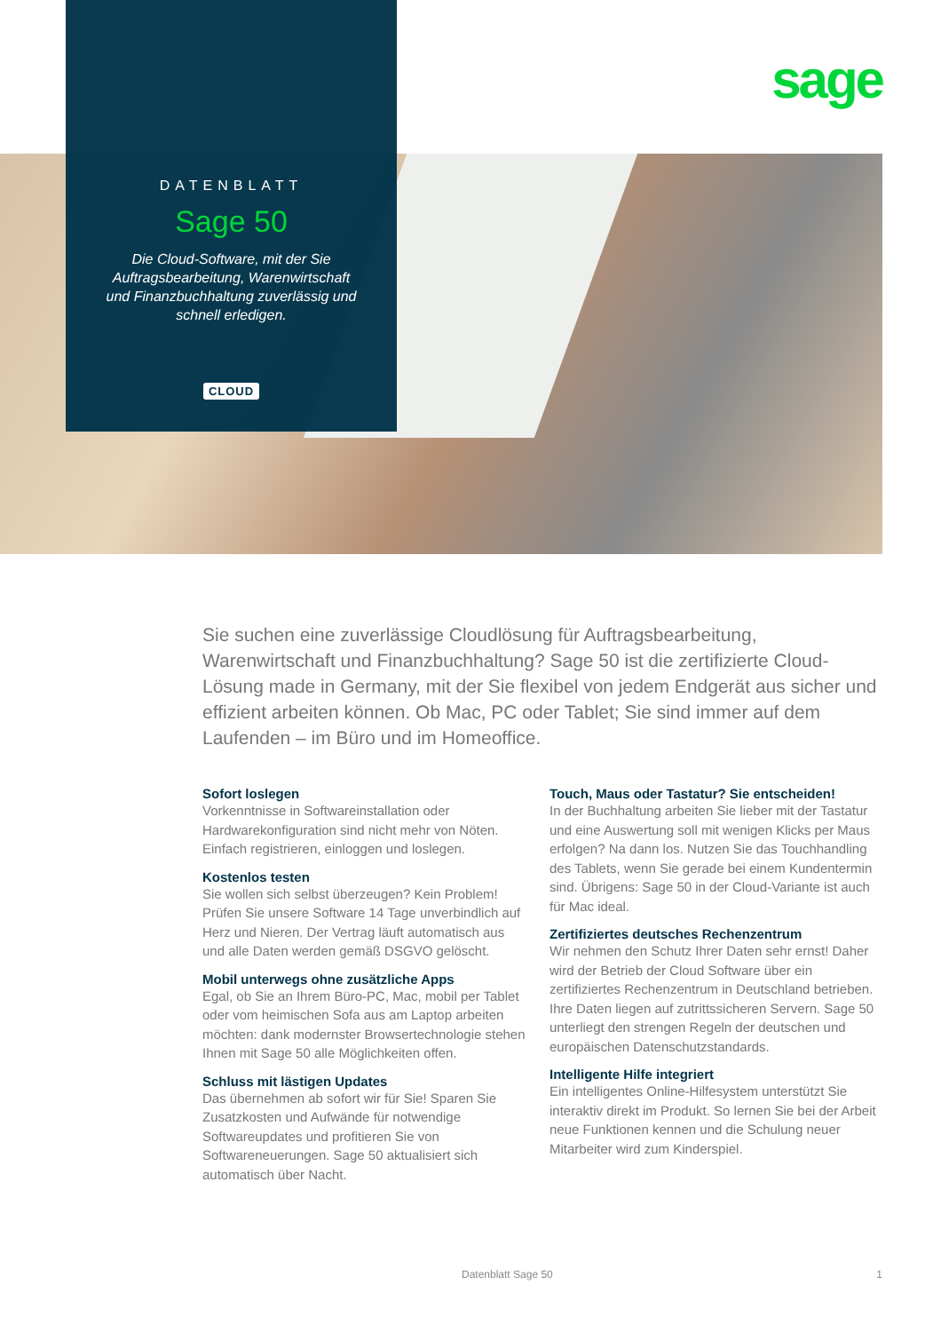sage
DATENBLATT
Sage 50
Die Cloud-Software, mit der Sie Auftragsbearbeitung, Warenwirtschaft und Finanzbuchhaltung zuverlässig und schnell erledigen.
CLOUD
Sie suchen eine zuverlässige Cloudlösung für Auftragsbearbeitung, Warenwirtschaft und Finanzbuchhaltung? Sage 50 ist die zertifizierte Cloud-Lösung made in Germany, mit der Sie flexibel von jedem Endgerät aus sicher und effizient arbeiten können. Ob Mac, PC oder Tablet; Sie sind immer auf dem Laufenden – im Büro und im Homeoffice.
Sofort loslegen
Vorkenntnisse in Softwareinstallation oder Hardwarekonfiguration sind nicht mehr von Nöten. Einfach registrieren, einloggen und loslegen.
Kostenlos testen
Sie wollen sich selbst überzeugen? Kein Problem! Prüfen Sie unsere Software 14 Tage unverbindlich auf Herz und Nieren. Der Vertrag läuft automatisch aus und alle Daten werden gemäß DSGVO gelöscht.
Mobil unterwegs ohne zusätzliche Apps
Egal, ob Sie an Ihrem Büro-PC, Mac, mobil per Tablet oder vom heimischen Sofa aus am Laptop arbeiten möchten: dank modernster Browsertechnologie stehen Ihnen mit Sage 50 alle Möglichkeiten offen.
Schluss mit lästigen Updates
Das übernehmen ab sofort wir für Sie! Sparen Sie Zusatzkosten und Aufwände für notwendige Softwareupdates und profitieren Sie von Softwareneuerungen. Sage 50 aktualisiert sich automatisch über Nacht.
Touch, Maus oder Tastatur? Sie entscheiden!
In der Buchhaltung arbeiten Sie lieber mit der Tastatur und eine Auswertung soll mit wenigen Klicks per Maus erfolgen? Na dann los. Nutzen Sie das Touchhandling des Tablets, wenn Sie gerade bei einem Kundentermin sind. Übrigens: Sage 50 in der Cloud-Variante ist auch für Mac ideal.
Zertifiziertes deutsches Rechenzentrum
Wir nehmen den Schutz Ihrer Daten sehr ernst! Daher wird der Betrieb der Cloud Software über ein zertifiziertes Rechenzentrum in Deutschland betrieben. Ihre Daten liegen auf zutrittssicheren Servern. Sage 50 unterliegt den strengen Regeln der deutschen und europäischen Datenschutzstandards.
Intelligente Hilfe integriert
Ein intelligentes Online-Hilfesystem unterstützt Sie interaktiv direkt im Produkt. So lernen Sie bei der Arbeit neue Funktionen kennen und die Schulung neuer Mitarbeiter wird zum Kinderspiel.
Datenblatt Sage 50 1